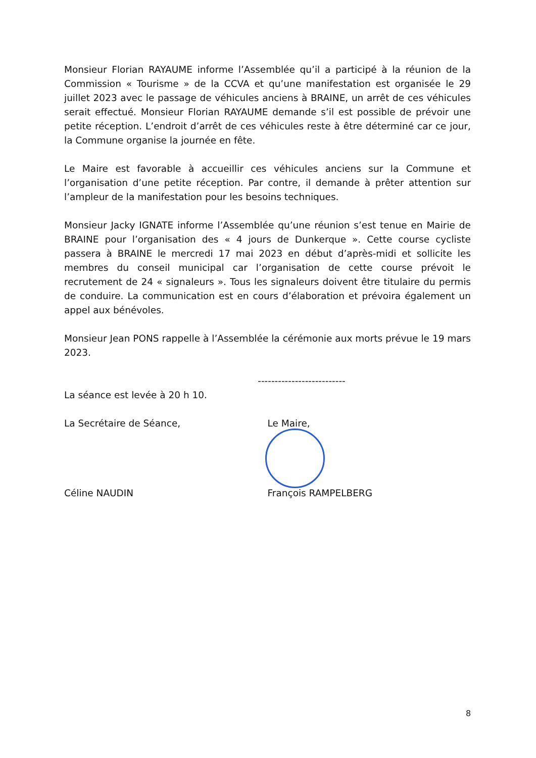Monsieur Florian RAYAUME informe l’Assemblée qu’il a participé à la réunion de la Commission « Tourisme » de la CCVA et qu’une manifestation est organisée le 29 juillet 2023 avec le passage de véhicules anciens à BRAINE, un arrêt de ces véhicules serait effectué. Monsieur Florian RAYAUME demande s’il est possible de prévoir une petite réception. L’endroit d’arrêt de ces véhicules reste à être déterminé car ce jour, la Commune organise la journée en fête.
Le Maire est favorable à accueillir ces véhicules anciens sur la Commune et l’organisation d’une petite réception. Par contre, il demande à prêter attention sur l’ampleur de la manifestation pour les besoins techniques.
Monsieur Jacky IGNATE informe l’Assemblée qu’une réunion s’est tenue en Mairie de BRAINE pour l’organisation des « 4 jours de Dunkerque ». Cette course cycliste passera à BRAINE le mercredi 17 mai 2023 en début d’après-midi et sollicite les membres du conseil municipal car l’organisation de cette course prévoit le recrutement de 24 « signaleurs ». Tous les signaleurs doivent être titulaire du permis de conduire. La communication est en cours d’élaboration et prévoira également un appel aux bénévoles.
Monsieur Jean PONS rappelle à l’Assemblée la cérémonie aux morts prévue le 19 mars 2023.
--------------------------
La séance est levée à 20 h 10.
La Secrétaire de Séance, Le Maire,
Céline NAUDIN François RAMPELBERG
8